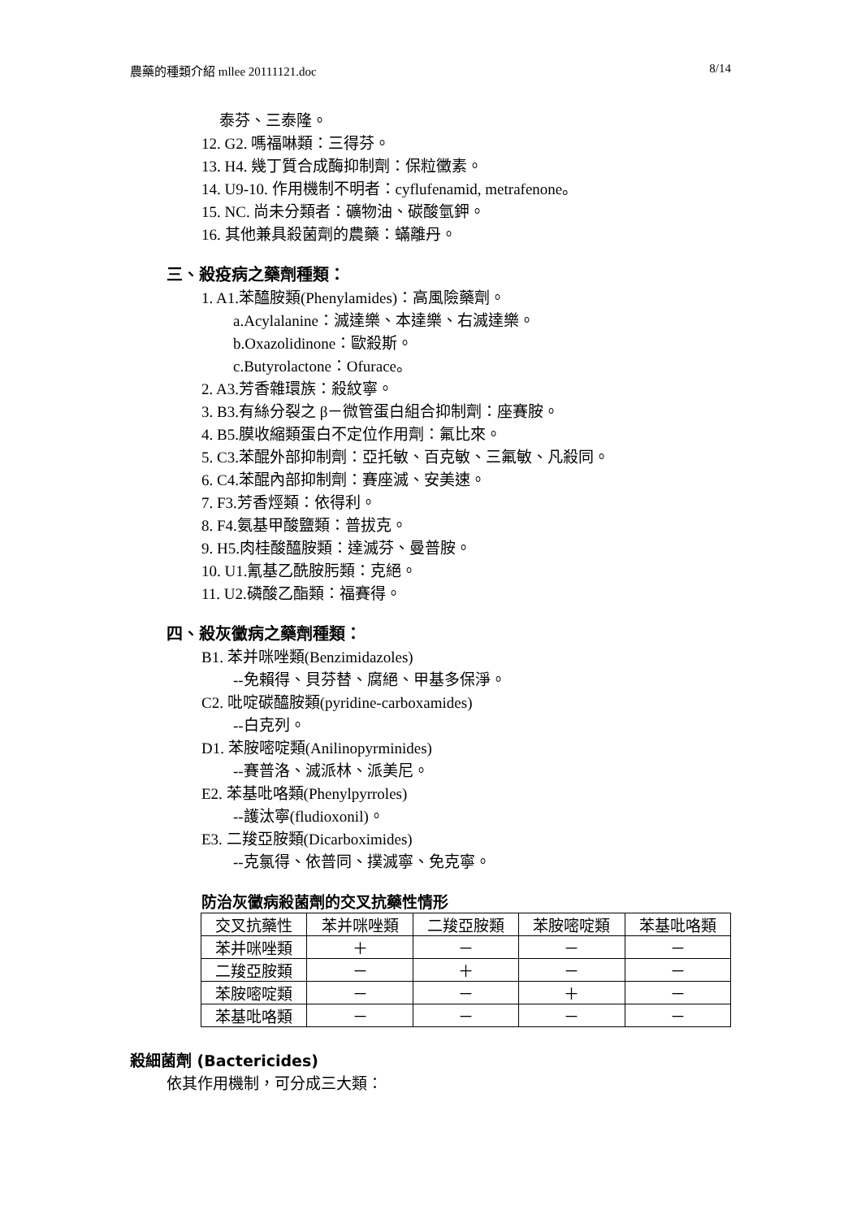農藥的種類介紹 mllee 20111121.doc 8/14
泰芬、三泰隆。
12. G2. 嗎福啉類：三得芬。
13. H4. 幾丁質合成酶抑制劑：保粒黴素。
14. U9-10. 作用機制不明者：cyflufenamid, metrafenone。
15. NC. 尚未分類者：礦物油、碳酸氫鉀。
16. 其他兼具殺菌劑的農藥：蟎離丹。
三、殺疫病之藥劑種類：
1. A1.苯醯胺類(Phenylamides)：高風險藥劑。
a.Acylalanine：滅達樂、本達樂、右滅達樂。
b.Oxazolidinone：歐殺斯。
c.Butyrolactone：Ofurace。
2. A3.芳香雜環族：殺紋寧。
3. B3.有絲分裂之 β－微管蛋白組合抑制劑：座賽胺。
4. B5.膜收縮類蛋白不定位作用劑：氟比來。
5. C3.苯醌外部抑制劑：亞托敏、百克敏、三氟敏、凡殺同。
6. C4.苯醌內部抑制劑：賽座滅、安美速。
7. F3.芳香烴類：依得利。
8. F4.氨基甲酸鹽類：普拔克。
9. H5.肉桂酸醯胺類：達滅芬、曼普胺。
10. U1.氰基乙酰胺肟類：克絕。
11. U2.磷酸乙酯類：福賽得。
四、殺灰黴病之藥劑種類：
B1. 苯并咪唑類(Benzimidazoles)
--免賴得、貝芬替、腐絕、甲基多保淨。
C2. 吡啶碳醯胺類(pyridine-carboxamides)
--白克列。
D1. 苯胺嘧啶類(Anilinopyrminides)
--賽普洛、滅派林、派美尼。
E2. 苯基吡咯類(Phenylpyrroles)
--護汰寧(fludioxonil)。
E3. 二羧亞胺類(Dicarboximides)
--克氯得、依普同、撲滅寧、免克寧。
防治灰黴病殺菌劑的交叉抗藥性情形
| 交叉抗藥性 | 苯并咪唑類 | 二羧亞胺類 | 苯胺嘧啶類 | 苯基吡咯類 |
| --- | --- | --- | --- | --- |
| 苯并咪唑類 | ＋ | － | － | － |
| 二羧亞胺類 | － | ＋ | － | － |
| 苯胺嘧啶類 | － | － | ＋ | － |
| 苯基吡咯類 | － | － | － | － |
殺細菌劑 (Bactericides)
依其作用機制，可分成三大類：